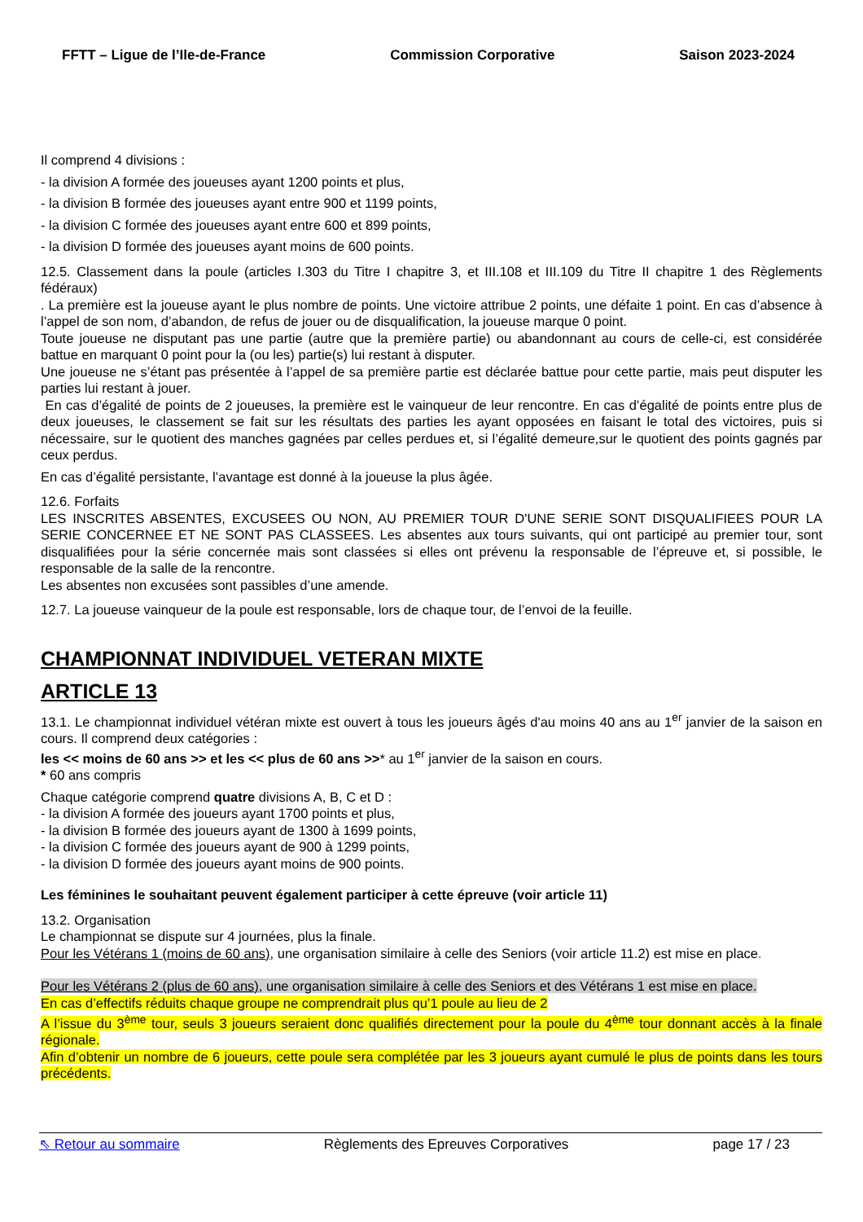FFTT – Ligue de l’Ile-de-France Commission Corporative Saison 2023-2024
Il comprend 4 divisions :
- la division A formée des joueuses ayant 1200 points et plus,
- la division B formée des joueuses ayant entre 900 et 1199 points,
- la division C formée des joueuses ayant entre 600 et 899 points,
- la division D formée des joueuses ayant moins de 600 points.
12.5. Classement dans la poule (articles I.303 du Titre I chapitre 3, et III.108 et III.109 du Titre II chapitre 1 des Règlements fédéraux)
. La première est la joueuse ayant le plus nombre de points. Une victoire attribue 2 points, une défaite 1 point. En cas d’absence à l’appel de son nom, d’abandon, de refus de jouer ou de disqualification, la joueuse marque 0 point.
Toute joueuse ne disputant pas une partie (autre que la première partie) ou abandonnant au cours de celle-ci, est considérée battue en marquant 0 point pour la (ou les) partie(s) lui restant à disputer.
Une joueuse ne s’étant pas présentée à l’appel de sa première partie est déclarée battue pour cette partie, mais peut disputer les parties lui restant à jouer.
En cas d’égalité de points de 2 joueuses, la première est le vainqueur de leur rencontre. En cas d’égalité de points entre plus de deux joueuses, le classement se fait sur les résultats des parties les ayant opposées en faisant le total des victoires, puis si nécessaire, sur le quotient des manches gagnées par celles perdues et, si l’égalité demeure,sur le quotient des points gagnés par ceux perdus.
En cas d’égalité persistante, l’avantage est donné à la joueuse la plus âgée.
12.6. Forfaits
LES INSCRITES ABSENTES, EXCUSEES OU NON, AU PREMIER TOUR D'UNE SERIE SONT DISQUALIFIEES POUR LA SERIE CONCERNEE ET NE SONT PAS CLASSEES. Les absentes aux tours suivants, qui ont participé au premier tour, sont disqualifiées pour la série concernée mais sont classées si elles ont prévenu la responsable de l’épreuve et, si possible, le responsable de la salle de la rencontre.
Les absentes non excusées sont passibles d’une amende.
12.7. La joueuse vainqueur de la poule est responsable, lors de chaque tour, de l’envoi de la feuille.
CHAMPIONNAT INDIVIDUEL VETERAN MIXTE
ARTICLE 13
13.1. Le championnat individuel vétéran mixte est ouvert à tous les joueurs âgés d'au moins 40 ans au 1<sup>er</sup> janvier de la saison en cours. Il comprend deux catégories :
les << moins de 60 ans >> et les << plus de 60 ans >>* au 1<sup>er</sup> janvier de la saison en cours.
* 60 ans compris
Chaque catégorie comprend quatre divisions A, B, C et D :
- la division A formée des joueurs ayant 1700 points et plus,
- la division B formée des joueurs ayant de 1300 à 1699 points,
- la division C formée des joueurs ayant de 900 à 1299 points,
- la division D formée des joueurs ayant moins de 900 points.
Les féminines le souhaitant peuvent également participer à cette épreuve (voir article 11)
13.2. Organisation
Le championnat se dispute sur 4 journées, plus la finale.
Pour les Vétérans 1 (moins de 60 ans), une organisation similaire à celle des Seniors (voir article 11.2) est mise en place.
Pour les Vétérans 2 (plus de 60 ans), une organisation similaire à celle des Seniors et des Vétérans 1 est mise en place.
En cas d’effectifs réduits chaque groupe ne comprendrait plus qu’1 poule au lieu de 2
A l’issue du 3<sup>ème</sup> tour, seuls 3 joueurs seraient donc qualifiés directement pour la poule du 4<sup>ème</sup> tour donnant accès à la finale régionale.
Afin d’obtenir un nombre de 6 joueurs, cette poule sera complétée par les 3 joueurs ayant cumulé le plus de points dans les tours précédents.
⇖ Retour au sommaire Règlements des Epreuves Corporatives page 17 / 23